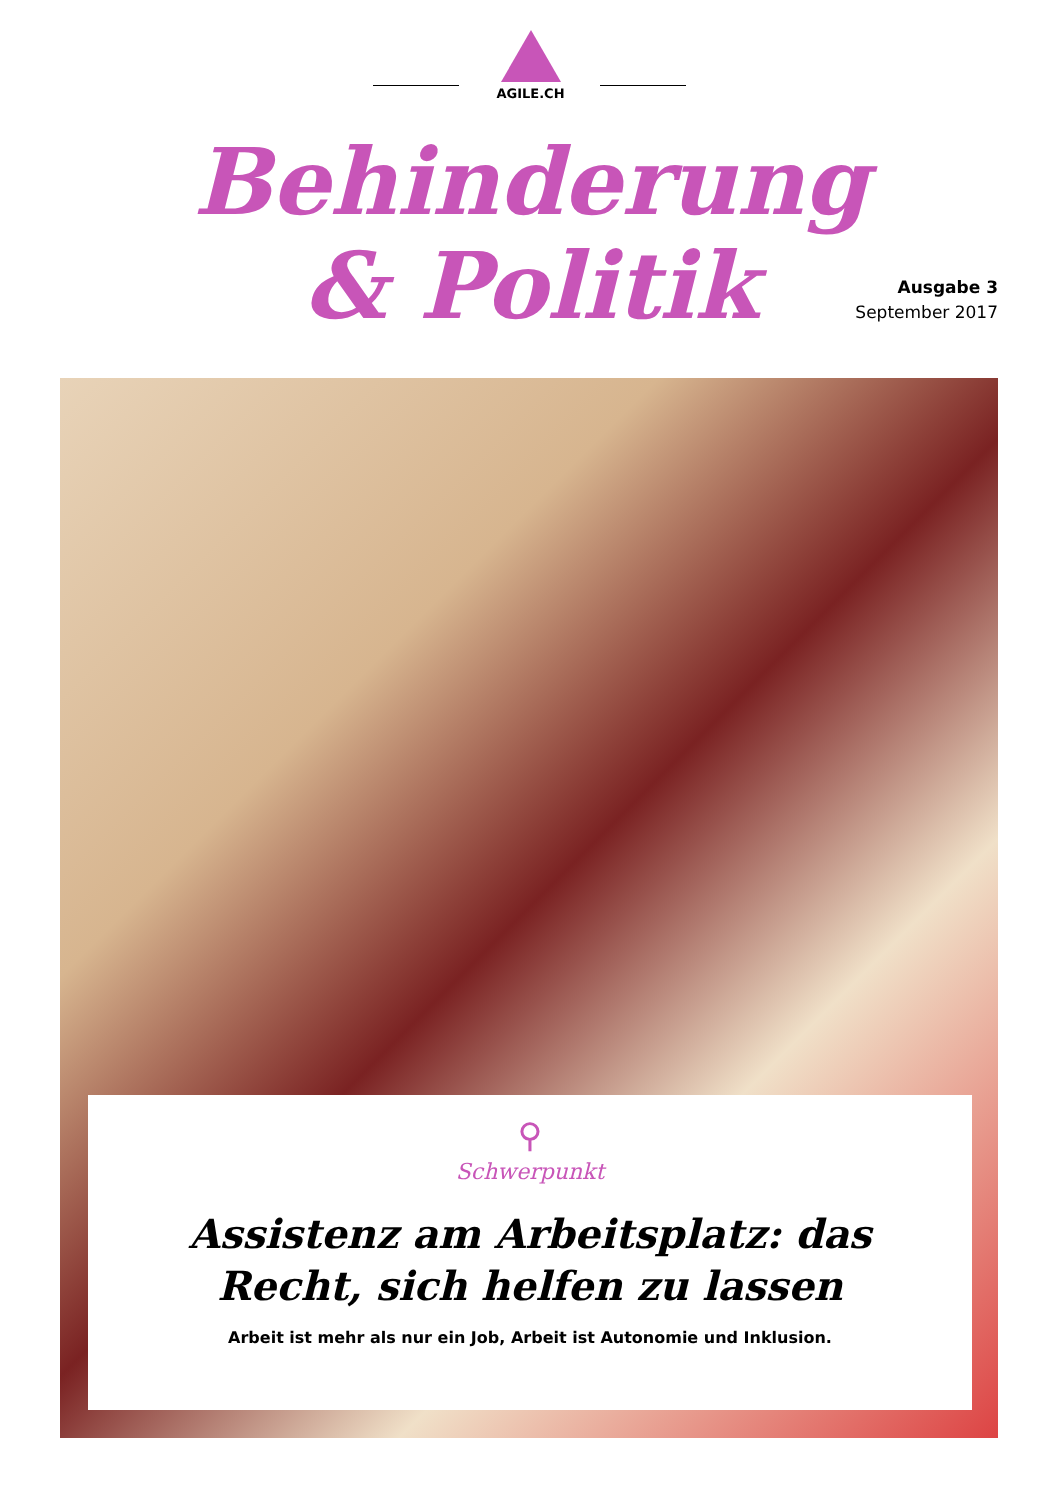AGILE.CH
Behinderung
& Politik
Ausgabe 3
September 2017
⚲
Schwerpunkt
Assistenz am Arbeitsplatz: das Recht, sich helfen zu lassen
Arbeit ist mehr als nur ein Job, Arbeit ist Autonomie und Inklusion.